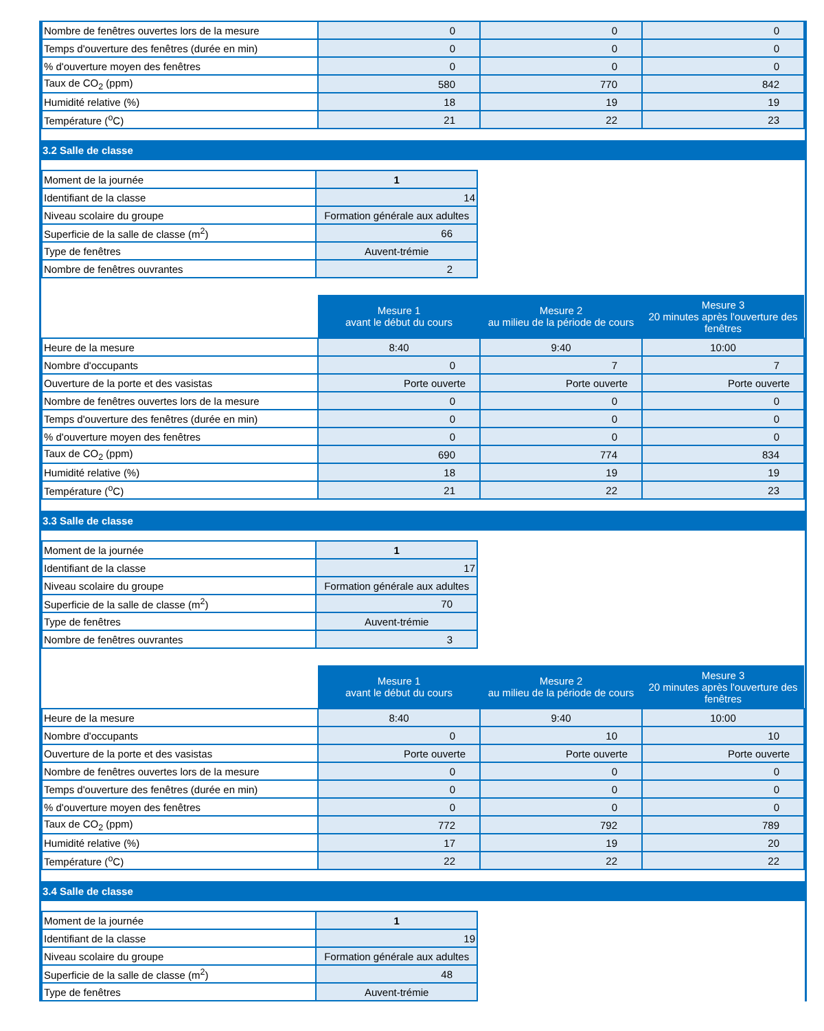| Nombre de fenêtres ouvertes lors de la mesure | 0 | 0 | 0 |
| Temps d'ouverture des fenêtres (durée en min) | 0 | 0 | 0 |
| % d'ouverture moyen des fenêtres | 0 | 0 | 0 |
| Taux de CO<sub>2</sub> (ppm) | 580 | 770 | 842 |
| Humidité relative (%) | 18 | 19 | 19 |
| Température (<sup>o</sup>C) | 21 | 22 | 23 |
3.2 Salle de classe
| Moment de la journée | 1 |
| Identifiant de la classe | 14 |
| Niveau scolaire du groupe | Formation générale aux adultes |
| Superficie de la salle de classe (m<sup>2</sup>) | 66 |
| Type de fenêtres | Auvent-trémie |
| Nombre de fenêtres ouvrantes | 2 |
| | Mesure 1 avant le début du cours | Mesure 2 au milieu de la période de cours | Mesure 3 20 minutes après l'ouverture des fenêtres |
| Heure de la mesure | 8:40 | 9:40 | 10:00 |
| Nombre d'occupants | 0 | 7 | 7 |
| Ouverture de la porte et des vasistas | Porte ouverte | Porte ouverte | Porte ouverte |
| Nombre de fenêtres ouvertes lors de la mesure | 0 | 0 | 0 |
| Temps d'ouverture des fenêtres (durée en min) | 0 | 0 | 0 |
| % d'ouverture moyen des fenêtres | 0 | 0 | 0 |
| Taux de CO<sub>2</sub> (ppm) | 690 | 774 | 834 |
| Humidité relative (%) | 18 | 19 | 19 |
| Température (<sup>o</sup>C) | 21 | 22 | 23 |
3.3 Salle de classe
| Moment de la journée | 1 |
| Identifiant de la classe | 17 |
| Niveau scolaire du groupe | Formation générale aux adultes |
| Superficie de la salle de classe (m<sup>2</sup>) | 70 |
| Type de fenêtres | Auvent-trémie |
| Nombre de fenêtres ouvrantes | 3 |
| | Mesure 1 avant le début du cours | Mesure 2 au milieu de la période de cours | Mesure 3 20 minutes après l'ouverture des fenêtres |
| Heure de la mesure | 8:40 | 9:40 | 10:00 |
| Nombre d'occupants | 0 | 10 | 10 |
| Ouverture de la porte et des vasistas | Porte ouverte | Porte ouverte | Porte ouverte |
| Nombre de fenêtres ouvertes lors de la mesure | 0 | 0 | 0 |
| Temps d'ouverture des fenêtres (durée en min) | 0 | 0 | 0 |
| % d'ouverture moyen des fenêtres | 0 | 0 | 0 |
| Taux de CO<sub>2</sub> (ppm) | 772 | 792 | 789 |
| Humidité relative (%) | 17 | 19 | 20 |
| Température (<sup>o</sup>C) | 22 | 22 | 22 |
3.4 Salle de classe
| Moment de la journée | 1 |
| Identifiant de la classe | 19 |
| Niveau scolaire du groupe | Formation générale aux adultes |
| Superficie de la salle de classe (m<sup>2</sup>) | 48 |
| Type de fenêtres | Auvent-trémie |